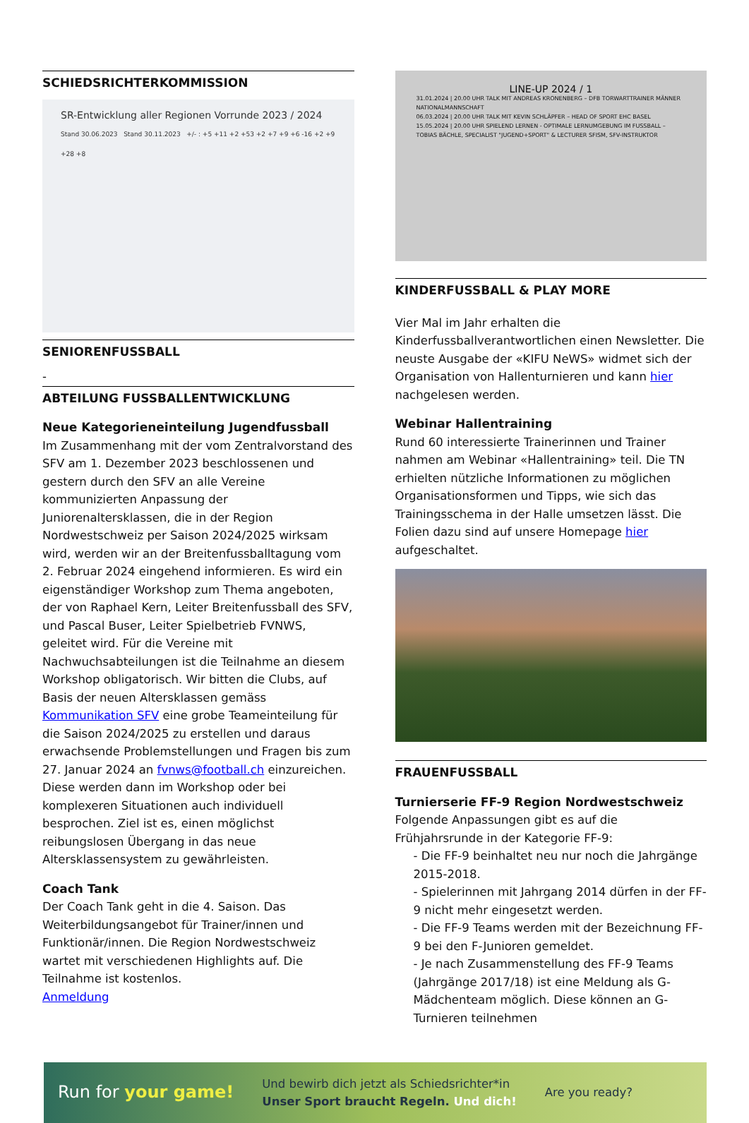SCHIEDSRICHTERKOMMISSION
SR-Entwicklung aller Regionen Vorrunde 2023 / 2024
Stand 30.06.2023 Stand 30.11.2023 +/- : +5 +11 +2 +53 +2 +7 +9 +6 -16 +2 +9 +28 +8
SENIORENFUSSBALL
-
ABTEILUNG FUSSBALLENTWICKLUNG
Neue Kategorieneinteilung Jugendfussball
Im Zusammenhang mit der vom Zentralvorstand des SFV am 1. Dezember 2023 beschlossenen und gestern durch den SFV an alle Vereine kommunizierten Anpassung der Juniorenaltersklassen, die in der Region Nordwestschweiz per Saison 2024/2025 wirksam wird, werden wir an der Breitenfussballtagung vom 2. Februar 2024 eingehend informieren. Es wird ein eigenständiger Workshop zum Thema angeboten, der von Raphael Kern, Leiter Breitenfussball des SFV, und Pascal Buser, Leiter Spielbetrieb FVNWS, geleitet wird. Für die Vereine mit Nachwuchsabteilungen ist die Teilnahme an diesem Workshop obligatorisch. Wir bitten die Clubs, auf Basis der neuen Altersklassen gemäss Kommunikation SFV eine grobe Teameinteilung für die Saison 2024/2025 zu erstellen und daraus erwachsende Problemstellungen und Fragen bis zum 27. Januar 2024 an fvnws@football.ch einzureichen. Diese werden dann im Workshop oder bei komplexeren Situationen auch individuell besprochen. Ziel ist es, einen möglichst reibungslosen Übergang in das neue Altersklassensystem zu gewährleisten.
Coach Tank
Der Coach Tank geht in die 4. Saison. Das Weiterbildungsangebot für Trainer/innen und Funktionär/innen. Die Region Nordwestschweiz wartet mit verschiedenen Highlights auf. Die Teilnahme ist kostenlos.
Anmeldung
LINE-UP 2024 / 1
31.01.2024 | 20.00 UHR TALK MIT ANDREAS KRONENBERG – DFB TORWARTTRAINER MÄNNER NATIONALMANNSCHAFT
06.03.2024 | 20.00 UHR TALK MIT KEVIN SCHLÄPFER – HEAD OF SPORT EHC BASEL
15.05.2024 | 20.00 UHR SPIELEND LERNEN - OPTIMALE LERNUMGEBUNG IM FUSSBALL – TOBIAS BÄCHLE, SPECIALIST "JUGEND+SPORT" & LECTURER SFISM, SFV-INSTRUKTOR
KINDERFUSSBALL & PLAY MORE
Vier Mal im Jahr erhalten die Kinderfussballverantwortlichen einen Newsletter. Die neuste Ausgabe der «KIFU NeWS» widmet sich der Organisation von Hallenturnieren und kann hier nachgelesen werden.
Webinar Hallentraining
Rund 60 interessierte Trainerinnen und Trainer nahmen am Webinar «Hallentraining» teil. Die TN erhielten nützliche Informationen zu möglichen Organisationsformen und Tipps, wie sich das Trainingsschema in der Halle umsetzen lässt. Die Folien dazu sind auf unsere Homepage hier aufgeschaltet.
FRAUENFUSSBALL
Turnierserie FF-9 Region Nordwestschweiz
Folgende Anpassungen gibt es auf die Frühjahrsrunde in der Kategorie FF-9:
- Die FF-9 beinhaltet neu nur noch die Jahrgänge 2015-2018.
- Spielerinnen mit Jahrgang 2014 dürfen in der FF-9 nicht mehr eingesetzt werden.
- Die FF-9 Teams werden mit der Bezeichnung FF-9 bei den F-Junioren gemeldet.
- Je nach Zusammenstellung des FF-9 Teams (Jahrgänge 2017/18) ist eine Meldung als G-Mädchenteam möglich. Diese können an G-Turnieren teilnehmen
Run for your game! Und bewirb dich jetzt als Schiedsrichter*in
Unser Sport braucht Regeln. Und dich! Are you ready?